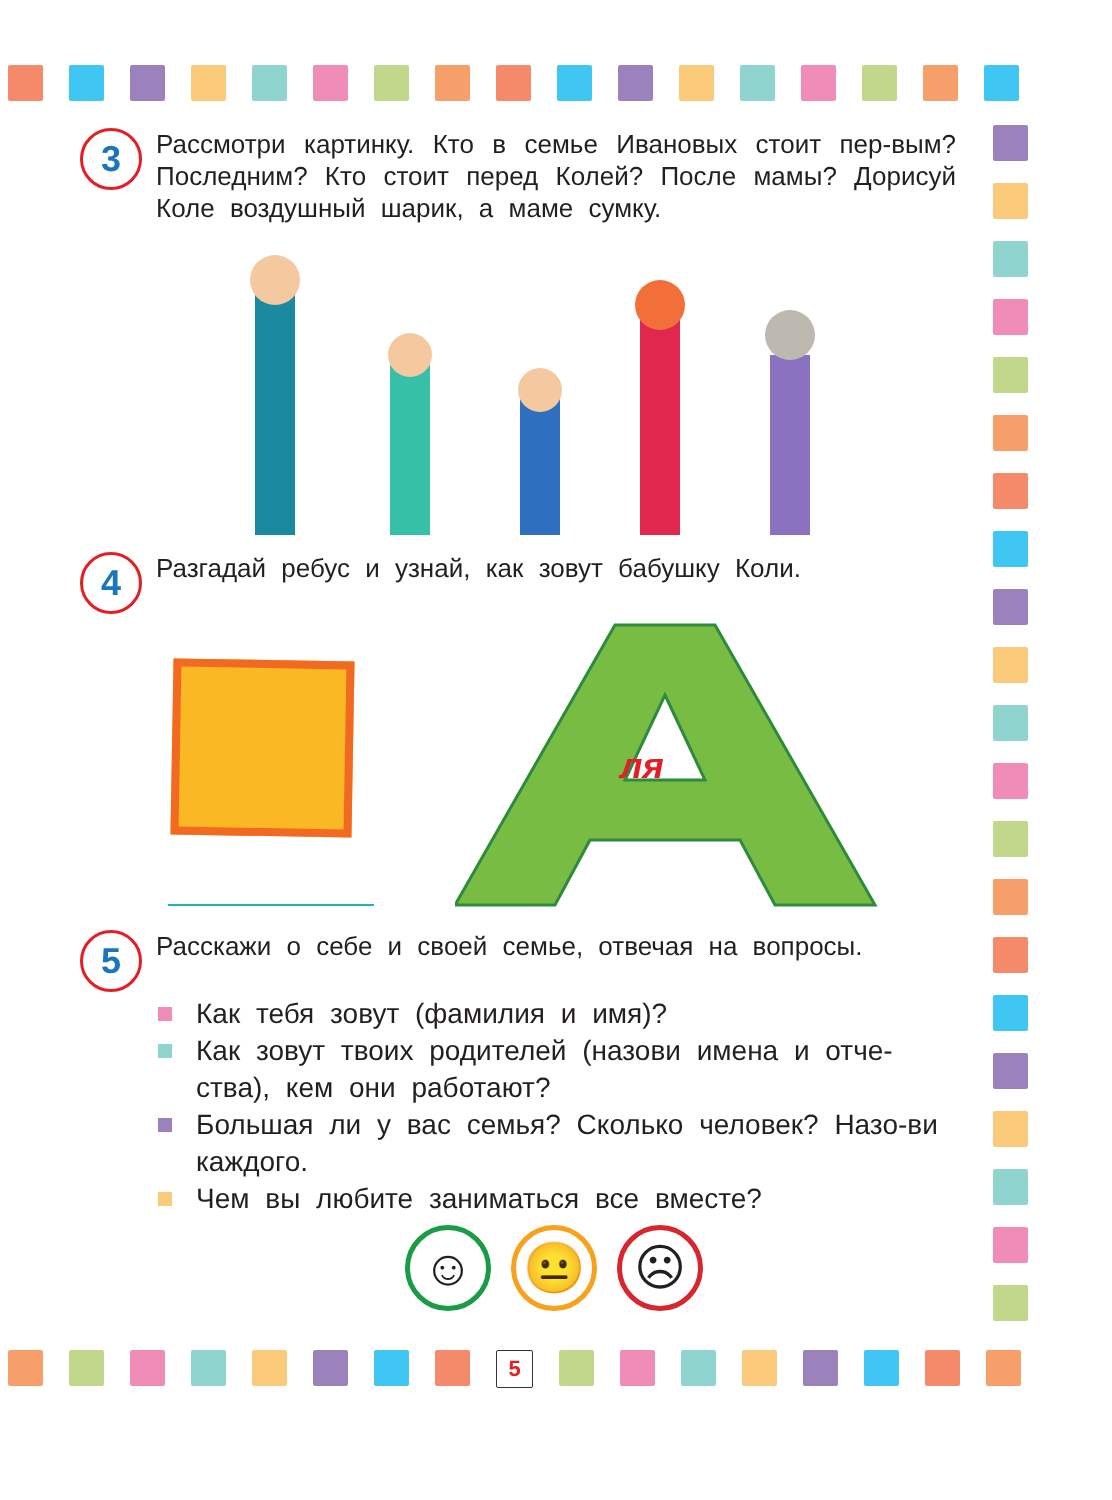3
Рассмотри картинку. Кто в семье Ивановых стоит пер-вым? Последним? Кто стоит перед Колей? После мамы? Дорисуй Коле воздушный шарик, а маме сумку.
4
Разгадай ребус и узнай, как зовут бабушку Коли.
ля
5
Расскажи о себе и своей семье, отвечая на вопросы.
Как тебя зовут (фамилия и имя)?
Как зовут твоих родителей (назови имена и отче-ства), кем они работают?
Большая ли у вас семья? Сколько человек? Назо-ви каждого.
Чем вы любите заниматься все вместе?
☺ 😐 ☹
5